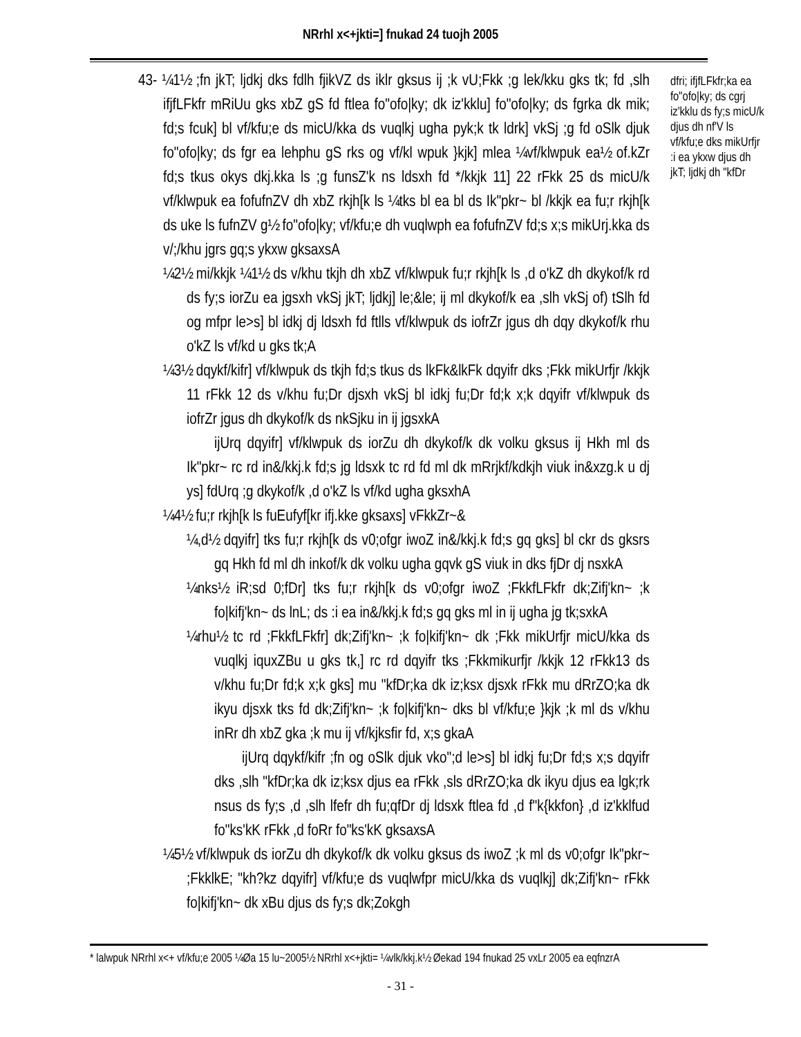NRrhl x<+jkti=] fnukad 24 tuojh 2005
43- ¼1½ ;fn jkT; ljdkj dks fdlh fjikVZ ds iklr gksus ij ;k vU;Fkk ;g lek/kku gks tk; fd ,slh ifjfLFkfr mRiUu gks xbZ gS fd ftlea fo"ofo|ky; dk iz'kklu] fo"ofo|ky; ds fgrka dk mik; fd;s fcuk] bl vf/kfu;e ds micU/kka ds vuqlkj ugha pyk;k tk ldrk] vkSj ;g fd oSlk djuk fo"ofo|ky; ds fgr ea lehphu gS rks og vf/kl wpuk }kjk] mlea ¼vf/klwpuk ea½ of.kZr fd;s tkus okys dkj.kka ls ;g funsZ'k ns ldsxh fd */kkjk 11] 22 rFkk 25 ds micU/k vf/klwpuk ea fofufnZV dh xbZ rkjh[k ls ¼tks bl ea bl ds Ik"pkr~ bl /kkjk ea fu;r rkjh[k ds uke ls fufnZV g½ fo"ofo|ky; vf/kfu;e dh vuqlwph ea fofufnZV fd;s x;s mikUrj.kka ds v/;/khu jgrs gq;s ykxw gksaxsA
¼2½ mi/kkjk ¼1½ ds v/khu tkjh dh xbZ vf/klwpuk fu;r rkjh[k ls ,d o'kZ dh dkykof/k rd ds fy;s iorZu ea jgsxh vkSj jkT; ljdkj] le;&le; ij ml dkykof/k ea ,slh vkSj of) tSlh fd og mfpr le>s] bl idkj dj ldsxh fd ftlls vf/klwpuk ds iofrZr jgus dh dqy dkykof/k rhu o'kZ ls vf/kd u gks tk;A
¼3½ dqykf/kifr] vf/klwpuk ds tkjh fd;s tkus ds lkFk&lkFk dqyifr dks ;Fkk mikUrfjr /kkjk 11 rFkk 12 ds v/khu fu;Dr djsxh vkSj bl idkj fu;Dr fd;k x;k dqyifr vf/klwpuk ds iofrZr jgus dh dkykof/k ds nkSjku in ij jgsxkA
ijUrq dqyifr] vf/klwpuk ds iorZu dh dkykof/k dk volku gksus ij Hkh ml ds Ik"pkr~ rc rd in&/kkj.k fd;s jg ldsxk tc rd fd ml dk mRrjkf/kdkjh viuk in&xzg.k u dj ys] fdUrq ;g dkykof/k ,d o'kZ ls vf/kd ugha gksxhA
¼4½ fu;r rkjh[k ls fuEufyf[kr ifj.kke gksaxs] vFkkZr~&
¼,d½ dqyifr] tks fu;r rkjh[k ds v0;ofgr iwoZ in&/kkj.k fd;s gq gks] bl ckr ds gksrs gq Hkh fd ml dh inkof/k dk volku ugha gqvk gS viuk in dks fjDr dj nsxkA
¼nks½ iR;sd 0;fDr] tks fu;r rkjh[k ds v0;ofgr iwoZ ;FkkfLFkfr dk;Zifj'kn~ ;k fo|kifj'kn~ ds lnL; ds :i ea in&/kkj.k fd;s gq gks ml in ij ugha jg tk;sxkA
¼rhu½ tc rd ;FkkfLFkfr] dk;Zifj'kn~ ;k fo|kifj'kn~ dk ;Fkk mikUrfjr micU/kka ds vuqlkj iquxZBu u gks tk,] rc rd dqyifr tks ;Fkkmikurfjr /kkjk 12 rFkk13 ds v/khu fu;Dr fd;k x;k gks] mu "kfDr;ka dk iz;ksx djsxk rFkk mu dRrZO;ka dk ikyu djsxk tks fd dk;Zifj'kn~ ;k fo|kifj'kn~ dks bl vf/kfu;e }kjk ;k ml ds v/khu inRr dh xbZ gka ;k mu ij vf/kjksfir fd, x;s gkaA
ijUrq dqykf/kifr ;fn og oSlk djuk vko";d le>s] bl idkj fu;Dr fd;s x;s dqyifr dks ,slh "kfDr;ka dk iz;ksx djus ea rFkk ,sls dRrZO;ka dk ikyu djus ea lgk;rk nsus ds fy;s ,d ,slh lfefr dh fu;qfDr dj ldsxk ftlea fd ,d f"k{kkfon} ,d iz'kklfud fo"ks'kK rFkk ,d foRr fo"ks'kK gksaxsA
¼5½ vf/klwpuk ds iorZu dh dkykof/k dk volku gksus ds iwoZ ;k ml ds v0;ofgr Ik"pkr~ ;FkklkE; "kh?kz dqyifr] vf/kfu;e ds vuqlwfpr micU/kka ds vuqlkj] dk;Zifj'kn~ rFkk fo|kifj'kn~ dk xBu djus ds fy;s dk;Zokgh
dfri; ifjfLFkfr;ka ea fo"ofo|ky; ds cgrj iz'kklu ds fy;s micU/k djus dh nf'V ls vf/kfu;e dks mikUrfjr :i ea ykxw djus dh jkT; ljdkj dh "kfDr
* lalwpuk NRrhl x<+ vf/kfu;e 2005 ¼Øa 15 lu~2005½ NRrhl x<+jkti= ¼vlk/kkj.k½ Øekad 194 fnukad 25 vxLr 2005 ea eqfnzrA
- 31 -